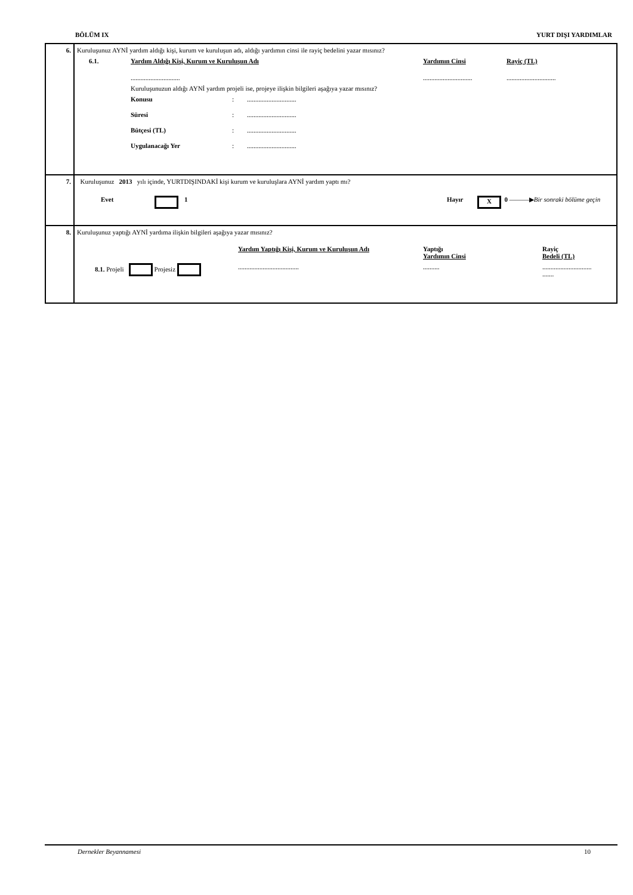BÖLÜM IX YURT DIŞI YARDIMLAR
| 6. | Kuruluşunuz AYNİ yardım aldığı kişi, kurum ve kuruluşun adı, aldığı yardımın cinsi ile rayiç bedelini yazar mısınız? 6.1. Yardım Aldığı Kişi, Kurum ve Kuruluşun Adı Yardımın Cinsi Rayiç (TL) .............................. .............................. .............................. Kuruluşunuzun aldığı AYNİ yardım projeli ise, projeye ilişkin bilgileri aşağıya yazar mısınız? Konusu : .............................. Süresi : .............................. Bütçesi (TL) : .............................. Uygulanacağı Yer : .............................. |
| 7. | Kuruluşunuz 2013 yılı içinde, YURTDIŞINDAKİ kişi kurum ve kuruluşlara AYNİ yardım yaptı mı? Evet 1 Hayır X 0 ———▶ Bir sonraki bölüme geçin |
| 8. | Kuruluşunuz yaptığı AYNİ yardıma ilişkin bilgileri aşağıya yazar mısınız? Yardım Yaptığı Kişi, Kurum ve Kuruluşun Adı Yaptığı Yardımın Cinsi Rayiç Bedeli (TL) 8.1. Projeli Projesiz ..................................... .......... .............................. ....... |
Dernekler Beyannamesi 10